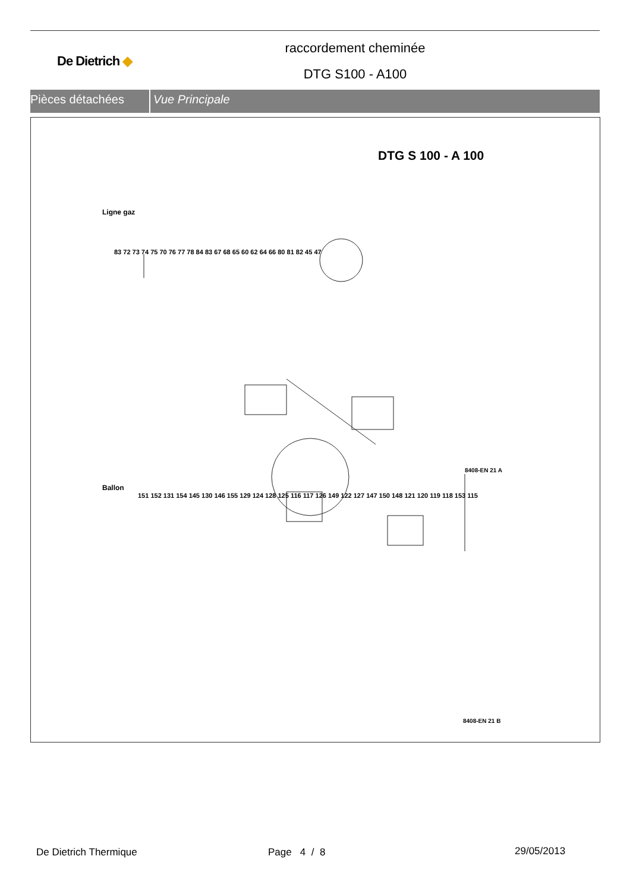De Dietrich ◆
raccordement cheminée
DTG S100 - A100
Pièces détachées Vue Principale
DTG S 100 - A 100
Ligne gaz
8408-EN 21 A
Ballon
8408-EN 21 B
83 72 73 74 75 70 76 77 78 84 83 67 68 65 60 62 64 66 80 81 82 45 47
151 152 131 154 145 130 146 155 129 124 128 125 116 117 126 149 122 127 147 150 148 121 120 119 118 153 115
De Dietrich Thermique Page 4 / 8 29/05/2013